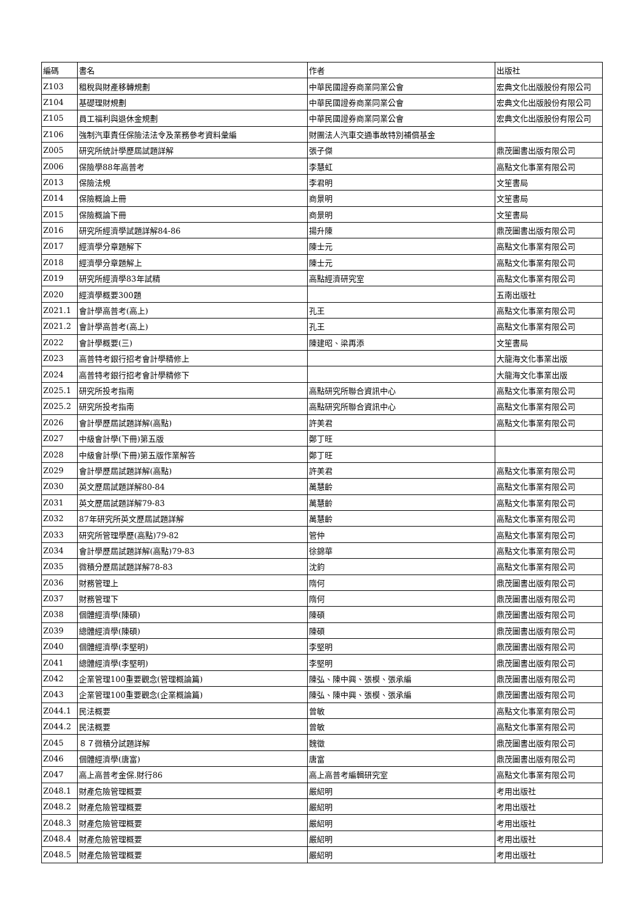| 編碼 | 書名 | 作者 | 出版社 |
| --- | --- | --- | --- |
| Z103 | 租稅與財產移轉規劃 | 中華民國證券商業同業公會 | 宏典文化出版股份有限公司 |
| Z104 | 基礎理財規劃 | 中華民國證券商業同業公會 | 宏典文化出版股份有限公司 |
| Z105 | 員工福利與退休金規劃 | 中華民國證券商業同業公會 | 宏典文化出版股份有限公司 |
| Z106 | 強制汽車責任保險法法令及業務參考資料彙編 | 財團法人汽車交通事故特別補償基金 | |
| Z005 | 研究所統計學歷屆試題詳解 | 張子傑 | 鼎茂圖書出版有限公司 |
| Z006 | 保險學88年高普考 | 李慧虹 | 高點文化事業有限公司 |
| Z013 | 保險法規 | 李君明 | 文笙書局 |
| Z014 | 保險概論上冊 | 商景明 | 文笙書局 |
| Z015 | 保險概論下冊 | 商景明 | 文笙書局 |
| Z016 | 研究所經濟學試題詳解84-86 | 揚升陳 | 鼎茂圖書出版有限公司 |
| Z017 | 經濟學分章題解下 | 陳士元 | 高點文化事業有限公司 |
| Z018 | 經濟學分章題解上 | 陳士元 | 高點文化事業有限公司 |
| Z019 | 研究所經濟學83年試精 | 高點經濟研究室 | 高點文化事業有限公司 |
| Z020 | 經濟學概要300題 | | 五南出版社 |
| Z021.1 | 會計學高普考(高上) | 孔王 | 高點文化事業有限公司 |
| Z021.2 | 會計學高普考(高上) | 孔王 | 高點文化事業有限公司 |
| Z022 | 會計學概要(三) | 陳建昭、梁再添 | 文笙書局 |
| Z023 | 高普特考銀行招考會計學精修上 | | 大龍海文化事業出版 |
| Z024 | 高普特考銀行招考會計學精修下 | | 大龍海文化事業出版 |
| Z025.1 | 研究所投考指南 | 高點研究所聯合資訊中心 | 高點文化事業有限公司 |
| Z025.2 | 研究所投考指南 | 高點研究所聯合資訊中心 | 高點文化事業有限公司 |
| Z026 | 會計學歷屆試題詳解(高點) | 許美君 | 高點文化事業有限公司 |
| Z027 | 中級會計學(下冊)第五版 | 鄭丁旺 | |
| Z028 | 中級會計學(下冊)第五版作業解答 | 鄭丁旺 | |
| Z029 | 會計學歷屆試題詳解(高點) | 許美君 | 高點文化事業有限公司 |
| Z030 | 英文歷屆試題詳解80-84 | 萬慧齡 | 高點文化事業有限公司 |
| Z031 | 英文歷屆試題詳解79-83 | 萬慧齡 | 高點文化事業有限公司 |
| Z032 | 87年研究所英文歷屆試題詳解 | 萬慧齡 | 高點文化事業有限公司 |
| Z033 | 研究所管理學歷(高點)79-82 | 管仲 | 高點文化事業有限公司 |
| Z034 | 會計學歷屆試題詳解(高點)79-83 | 徐錦華 | 高點文化事業有限公司 |
| Z035 | 微積分歷屆試題詳解78-83 | 沈鈞 | 高點文化事業有限公司 |
| Z036 | 財務管理上 | 隋何 | 鼎茂圖書出版有限公司 |
| Z037 | 財務管理下 | 隋何 | 鼎茂圖書出版有限公司 |
| Z038 | 個體經濟學(陳碩) | 陳碩 | 鼎茂圖書出版有限公司 |
| Z039 | 總體經濟學(陳碩) | 陳碩 | 鼎茂圖書出版有限公司 |
| Z040 | 個體經濟學(李堅明) | 李堅明 | 鼎茂圖書出版有限公司 |
| Z041 | 總體經濟學(李堅明) | 李堅明 | 鼎茂圖書出版有限公司 |
| Z042 | 企業管理100重要觀念(管理概論篇) | 陳弘、陳中興、張模、張承編 | 鼎茂圖書出版有限公司 |
| Z043 | 企業管理100重要觀念(企業概論篇) | 陳弘、陳中興、張模、張承編 | 鼎茂圖書出版有限公司 |
| Z044.1 | 民法概要 | 曾敏 | 高點文化事業有限公司 |
| Z044.2 | 民法概要 | 曾敏 | 高點文化事業有限公司 |
| Z045 | ８７微積分試題詳解 | 魏徵 | 鼎茂圖書出版有限公司 |
| Z046 | 個體經濟學(唐富) | 唐富 | 鼎茂圖書出版有限公司 |
| Z047 | 高上高普考金保.財行86 | 高上高普考編輯研究室 | 高點文化事業有限公司 |
| Z048.1 | 財產危險管理概要 | 嚴紹明 | 考用出版社 |
| Z048.2 | 財產危險管理概要 | 嚴紹明 | 考用出版社 |
| Z048.3 | 財產危險管理概要 | 嚴紹明 | 考用出版社 |
| Z048.4 | 財產危險管理概要 | 嚴紹明 | 考用出版社 |
| Z048.5 | 財產危險管理概要 | 嚴紹明 | 考用出版社 |